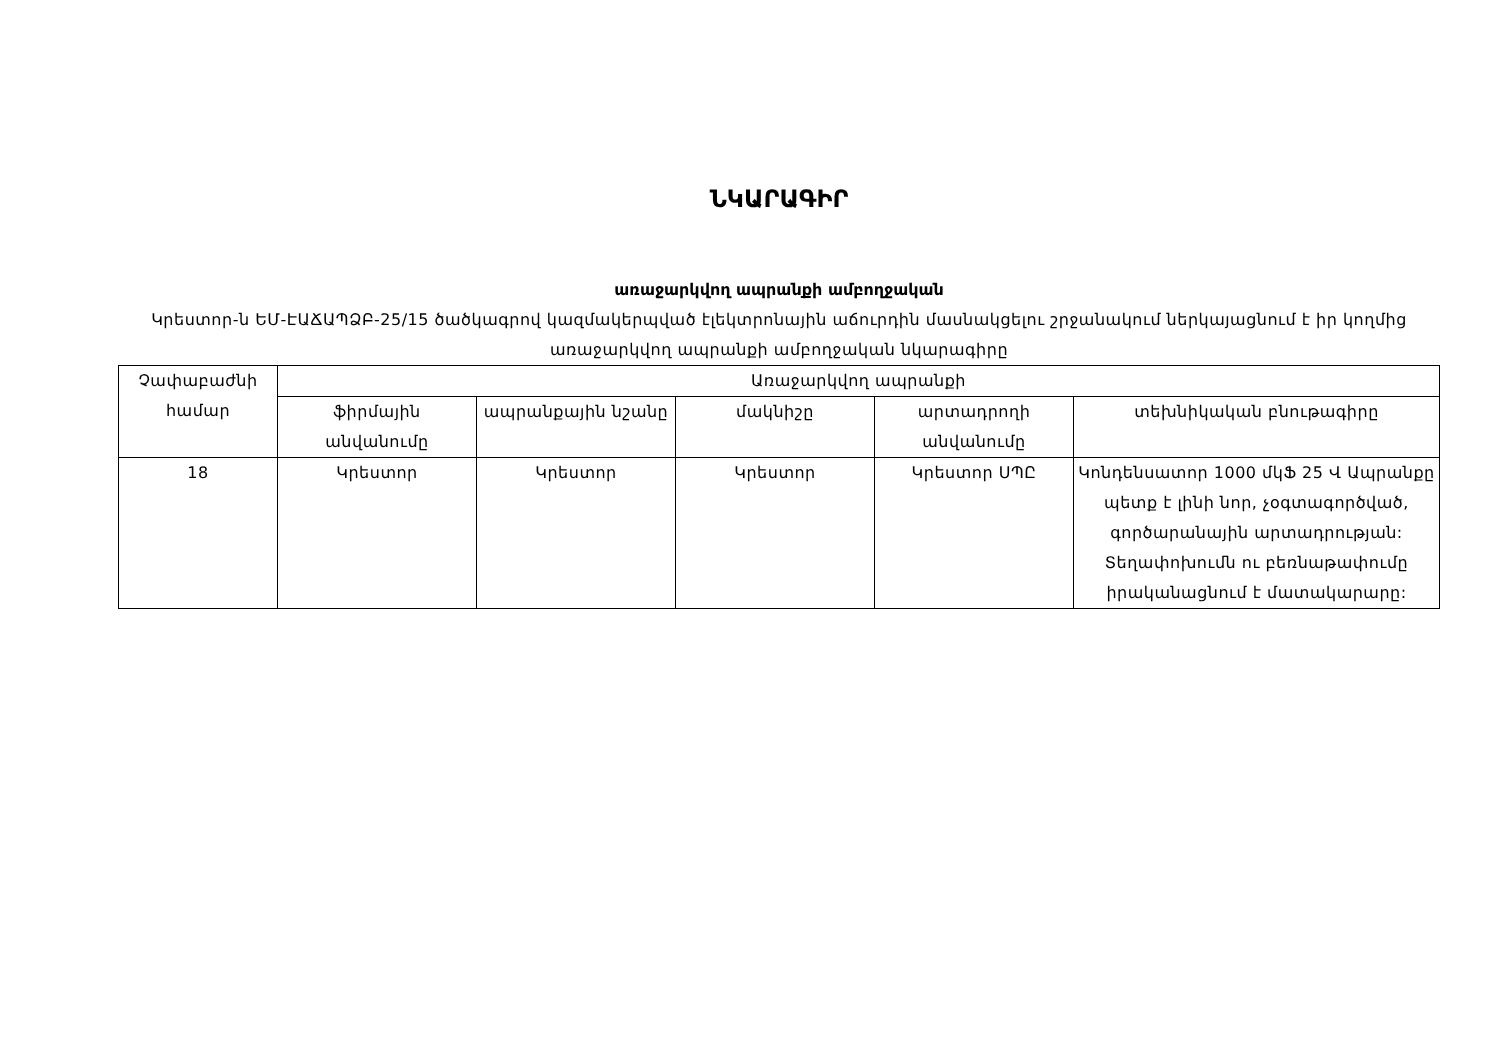ՆԿԱՐԱԳԻՐ
առաջարկվող ապրանքի ամբողջական
Կրեստոր-ն ԵՄ-ԷԱՃԱՊՁԲ-25/15 ծածկագրով կազմակերպված էլեկտրոնային աճուրդին մասնակցելու շրջանակում ներկայացնում է իր կողմից առաջարկվող ապրանքի ամբողջական նկարագիրը
| Չափաբաժնի համար | Առաջարկվող ապրանքի | | | | |
| --- | --- | --- | --- | --- | --- |
| | ֆիրմային անվանումը | ապրանքային նշանը | մակնիշը | արտադրողի անվանումը | տեխնիկական բնութագիրը |
| 18 | Կրեստոր | Կրեստոր | Կրեստոր | Կրեստոր ՍՊԸ | Կոնդենսատոր 1000 մկՖ 25 Վ Ապրանքը պետք է լինի նոր, չօգտագործված, գործարանային արտադրության: Տեղափոխումն ու բեռնաթափումը իրականացնում է մատակարարը: |